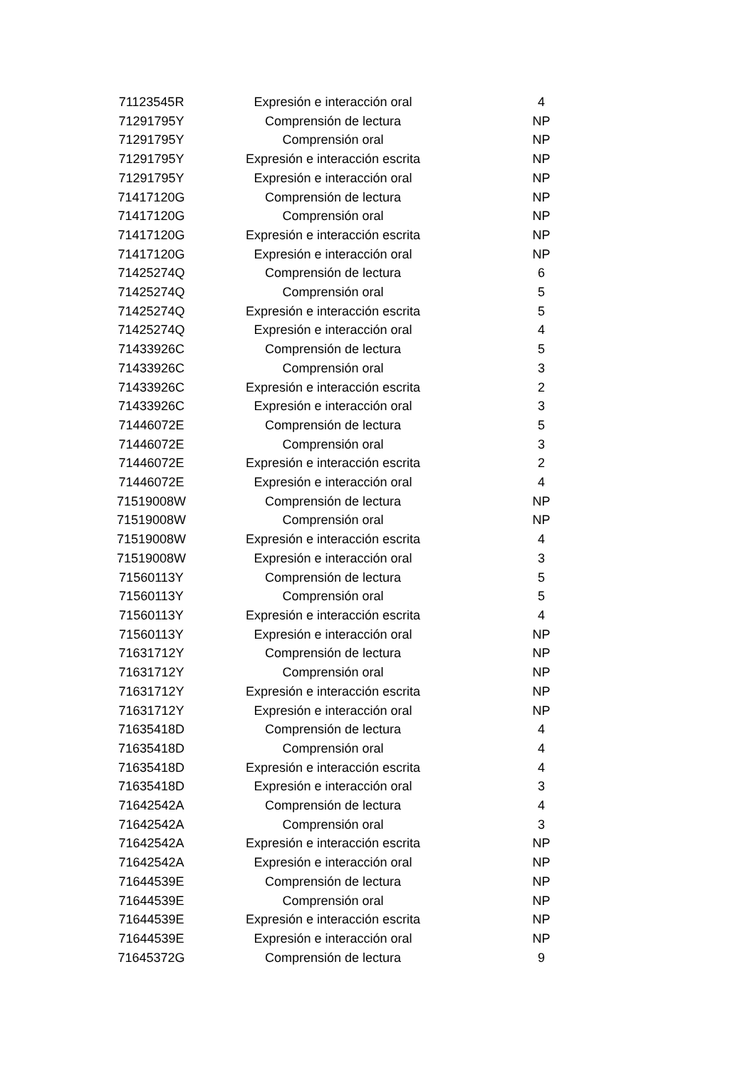| 71123545R | Expresión e interacción oral | 4 |
| 71291795Y | Comprensión de lectura | NP |
| 71291795Y | Comprensión oral | NP |
| 71291795Y | Expresión e interacción escrita | NP |
| 71291795Y | Expresión e interacción oral | NP |
| 71417120G | Comprensión de lectura | NP |
| 71417120G | Comprensión oral | NP |
| 71417120G | Expresión e interacción escrita | NP |
| 71417120G | Expresión e interacción oral | NP |
| 71425274Q | Comprensión de lectura | 6 |
| 71425274Q | Comprensión oral | 5 |
| 71425274Q | Expresión e interacción escrita | 5 |
| 71425274Q | Expresión e interacción oral | 4 |
| 71433926C | Comprensión de lectura | 5 |
| 71433926C | Comprensión oral | 3 |
| 71433926C | Expresión e interacción escrita | 2 |
| 71433926C | Expresión e interacción oral | 3 |
| 71446072E | Comprensión de lectura | 5 |
| 71446072E | Comprensión oral | 3 |
| 71446072E | Expresión e interacción escrita | 2 |
| 71446072E | Expresión e interacción oral | 4 |
| 71519008W | Comprensión de lectura | NP |
| 71519008W | Comprensión oral | NP |
| 71519008W | Expresión e interacción escrita | 4 |
| 71519008W | Expresión e interacción oral | 3 |
| 71560113Y | Comprensión de lectura | 5 |
| 71560113Y | Comprensión oral | 5 |
| 71560113Y | Expresión e interacción escrita | 4 |
| 71560113Y | Expresión e interacción oral | NP |
| 71631712Y | Comprensión de lectura | NP |
| 71631712Y | Comprensión oral | NP |
| 71631712Y | Expresión e interacción escrita | NP |
| 71631712Y | Expresión e interacción oral | NP |
| 71635418D | Comprensión de lectura | 4 |
| 71635418D | Comprensión oral | 4 |
| 71635418D | Expresión e interacción escrita | 4 |
| 71635418D | Expresión e interacción oral | 3 |
| 71642542A | Comprensión de lectura | 4 |
| 71642542A | Comprensión oral | 3 |
| 71642542A | Expresión e interacción escrita | NP |
| 71642542A | Expresión e interacción oral | NP |
| 71644539E | Comprensión de lectura | NP |
| 71644539E | Comprensión oral | NP |
| 71644539E | Expresión e interacción escrita | NP |
| 71644539E | Expresión e interacción oral | NP |
| 71645372G | Comprensión de lectura | 9 |